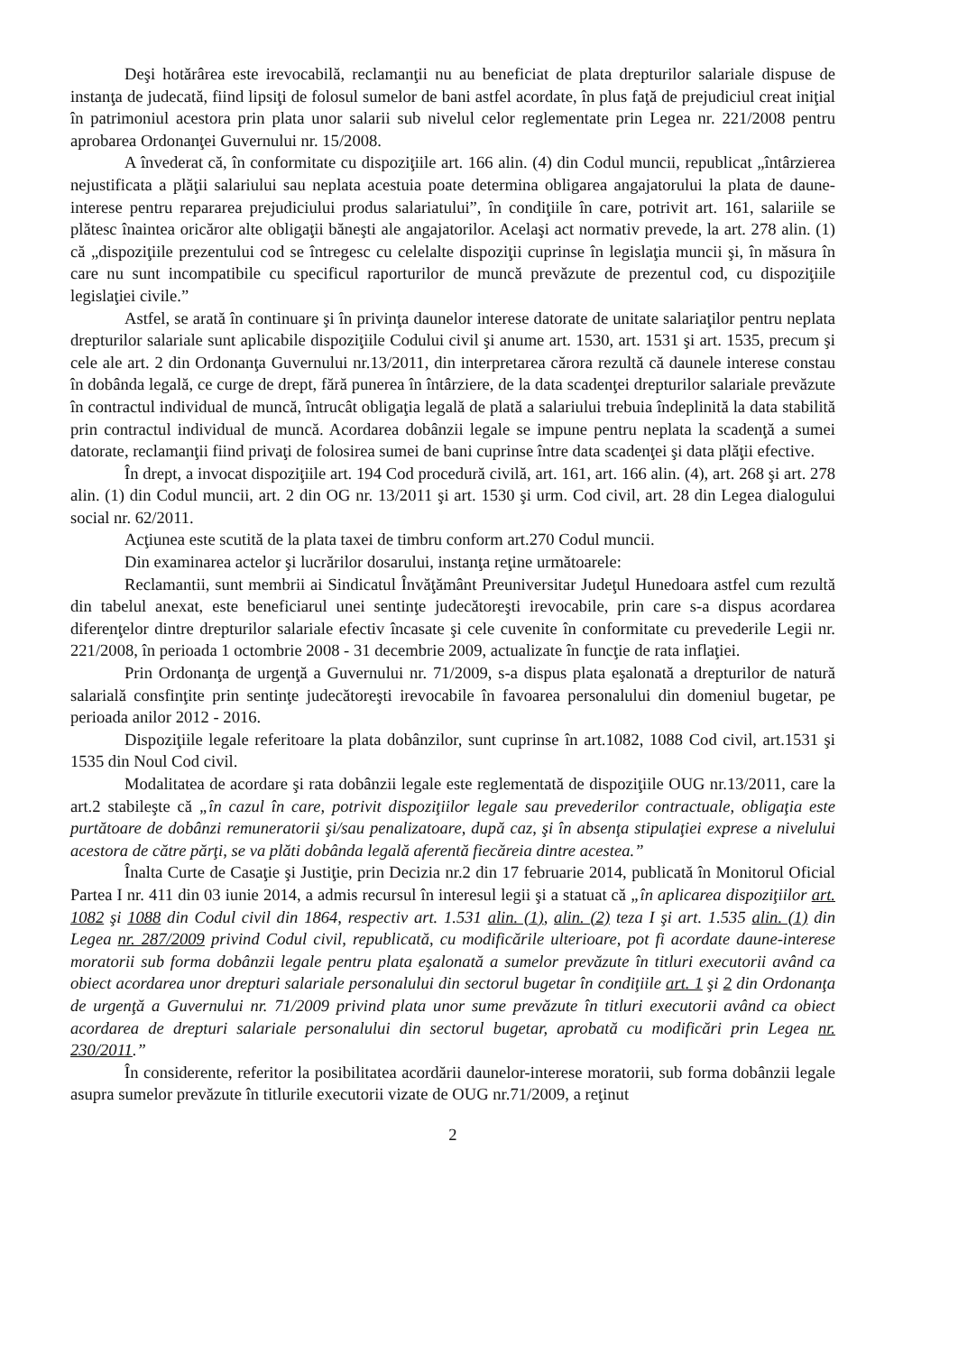Deşi hotărârea este irevocabilă, reclamanţii nu au beneficiat de plata drepturilor salariale dispuse de instanţa de judecată, fiind lipsiţi de folosul sumelor de bani astfel acordate, în plus faţă de prejudiciul creat iniţial în patrimoniul acestora prin plata unor salarii sub nivelul celor reglementate prin Legea nr. 221/2008 pentru aprobarea Ordonanţei Guvernului nr. 15/2008.
A învederat că, în conformitate cu dispoziţiile art. 166 alin. (4) din Codul muncii, republicat „întârzierea nejustificata a plăţii salariului sau neplata acestuia poate determina obligarea angajatorului la plata de daune-interese pentru repararea prejudiciului produs salariatului”, în condiţiile în care, potrivit art. 161, salariile se plătesc înaintea oricăror alte obligaţii băneşti ale angajatorilor. Acelaşi act normativ prevede, la art. 278 alin. (1) că „dispoziţiile prezentului cod se întregesc cu celelalte dispoziţii cuprinse în legislaţia muncii şi, în măsura în care nu sunt incompatibile cu specificul raporturilor de muncă prevăzute de prezentul cod, cu dispoziţiile legislaţiei civile.”
Astfel, se arată în continuare şi în privinţa daunelor interese datorate de unitate salariaţilor pentru neplata drepturilor salariale sunt aplicabile dispoziţiile Codului civil şi anume art. 1530, art. 1531 şi art. 1535, precum şi cele ale art. 2 din Ordonanţa Guvernului nr.13/2011, din interpretarea cărora rezultă că daunele interese constau în dobânda legală, ce curge de drept, fără punerea în întârziere, de la data scadenţei drepturilor salariale prevăzute în contractul individual de muncă, întrucât obligaţia legală de plată a salariului trebuia îndeplinită la data stabilită prin contractul individual de muncă. Acordarea dobânzii legale se impune pentru neplata la scadenţă a sumei datorate, reclamanţii fiind privaţi de folosirea sumei de bani cuprinse între data scadenţei şi data plăţii efective.
În drept, a invocat dispoziţiile art. 194 Cod procedură civilă, art. 161, art. 166 alin. (4), art. 268 şi art. 278 alin. (1) din Codul muncii, art. 2 din OG nr. 13/2011 şi art. 1530 şi urm. Cod civil, art. 28 din Legea dialogului social nr. 62/2011.
Acţiunea este scutită de la plata taxei de timbru conform art.270 Codul muncii.
Din examinarea actelor şi lucrărilor dosarului, instanţa reţine următoarele:
Reclamantii, sunt membrii ai Sindicatul Învăţământ Preuniversitar Judeţul Hunedoara astfel cum rezultă din tabelul anexat, este beneficiarul unei sentinţe judecătoreşti irevocabile, prin care s-a dispus acordarea diferenţelor dintre drepturilor salariale efectiv încasate şi cele cuvenite în conformitate cu prevederile Legii nr. 221/2008, în perioada 1 octombrie 2008 - 31 decembrie 2009, actualizate în funcţie de rata inflaţiei.
Prin Ordonanţa de urgenţă a Guvernului nr. 71/2009, s-a dispus plata eşalonată a drepturilor de natură salarială consfinţite prin sentinţe judecătoreşti irevocabile în favoarea personalului din domeniul bugetar, pe perioada anilor 2012 - 2016.
Dispoziţiile legale referitoare la plata dobânzilor, sunt cuprinse în art.1082, 1088 Cod civil, art.1531 şi 1535 din Noul Cod civil.
Modalitatea de acordare şi rata dobânzii legale este reglementată de dispoziţiile OUG nr.13/2011, care la art.2 stabileşte că „în cazul în care, potrivit dispoziţiilor legale sau prevederilor contractuale, obligaţia este purtătoare de dobânzi remuneratorii şi/sau penalizatoare, după caz, şi în absenţa stipulaţiei exprese a nivelului acestora de către părţi, se va plăti dobânda legală aferentă fiecăreia dintre acestea.”
Înalta Curte de Casaţie şi Justiţie, prin Decizia nr.2 din 17 februarie 2014, publicată în Monitorul Oficial Partea I nr. 411 din 03 iunie 2014, a admis recursul în interesul legii şi a statuat că „în aplicarea dispoziţiilor art. 1082 şi 1088 din Codul civil din 1864, respectiv art. 1.531 alin. (1), alin. (2) teza I şi art. 1.535 alin. (1) din Legea nr. 287/2009 privind Codul civil, republicată, cu modificările ulterioare, pot fi acordate daune-interese moratorii sub forma dobânzii legale pentru plata eşalonată a sumelor prevăzute în titluri executorii având ca obiect acordarea unor drepturi salariale personalului din sectorul bugetar în condiţiile art. 1 şi 2 din Ordonanţa de urgenţă a Guvernului nr. 71/2009 privind plata unor sume prevăzute în titluri executorii având ca obiect acordarea de drepturi salariale personalului din sectorul bugetar, aprobată cu modificări prin Legea nr. 230/2011.”
În considerente, referitor la posibilitatea acordării daunelor-interese moratorii, sub forma dobânzii legale asupra sumelor prevăzute în titlurile executorii vizate de OUG nr.71/2009, a reţinut
2